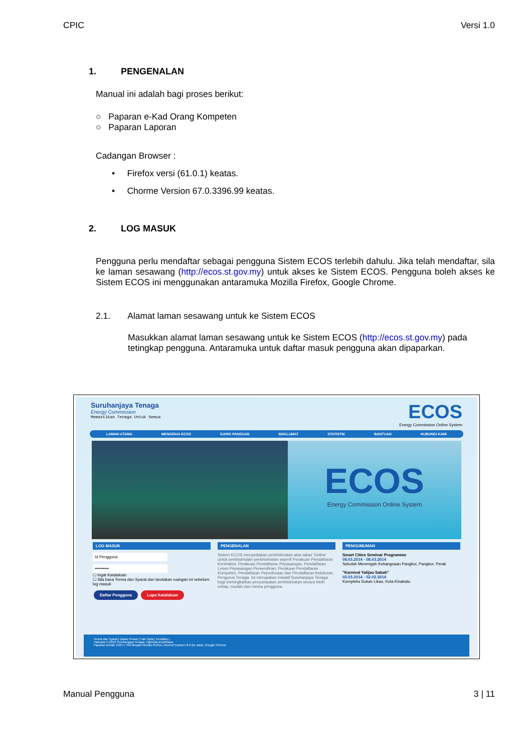CPIC Versi 1.0
1. PENGENALAN
Manual ini adalah bagi proses berikut:
○ Paparan e-Kad Orang Kompeten
○ Paparan Laporan
Cadangan Browser :
• Firefox versi (61.0.1) keatas.
• Chorme Version 67.0.3396.99 keatas.
2. LOG MASUK
Pengguna perlu mendaftar sebagai pengguna Sistem ECOS terlebih dahulu. Jika telah mendaftar, sila ke laman sesawang (http://ecos.st.gov.my) untuk akses ke Sistem ECOS. Pengguna boleh akses ke Sistem ECOS ini menggunakan antaramuka Mozilla Firefox, Google Chrome.
2.1. Alamat laman sesawang untuk ke Sistem ECOS
Masukkan alamat laman sesawang untuk ke Sistem ECOS (http://ecos.st.gov.my) pada tetingkap pengguna. Antaramuka untuk daftar masuk pengguna akan dipaparkan.
Suruhanjaya Tenaga
Energy Commission
Memastikan Tenaga Untuk Semua
ECOS
Energy Commission Online System
LAMAN UTAMA MENGENAI ECOS GARIS PANDUAN MAKLUMAT STATISTIK BANTUAN HUBUNGI KAMI
ECOS
Energy Commission Online System
LOG MASUK
Id Pengguna
••••••••••
☐ Ingat Katalaluan
☐ Sila baca Terma dan Syarat dan tandakan ruangan ini sebelum log masuk
Daftar Pengguna Lupa Katalaluan
PENGENALAN
Sistem ECOS menyediakan perkhidmatan atas talian 'Online' untuk perkhidmatan-perkhidmatan seperti Perakuan Pendaftaran Kontraktor, Perakuan Pendaftaran Pepasangan, Pendaftaran Lesen Pepasangan Persendirian, Perakuan Pendaftaran Kompeten, Pendaftaran Peperiksaan dan Pendaftaran Kelulusan Pengurus Tenaga. Ini merupakan inisiatif Suruhanjaya Tenaga bagi meningkatkan penyampaian perkhidmatan secara lebih cekap, mudah dan mesra pengguna.
PENGUMUMAN
Smart Cities Seminar Programme
08.03.2014 - 08.03.2014
Sekolah Menengah Kebangsaan Pangkor, Pangkor, Perak
"Karnival Yalijau Sabah"
02.03.2014 - 02.02.2014
Kompleks Sukan Likas, Kota Kinabalu
Terma dan Syarat | Dasar Privasi | Hak Cipta | Penafian |
Hakcipta © 2013 Suruhanjaya Tenaga. Hakcipta terpelihara.
Paparan terbaik 1024 x 768 dengan Mozilla Firefox, Internet Explorer 8.0 (ke atas), Google Chrome
Manual Pengguna 3 | 11